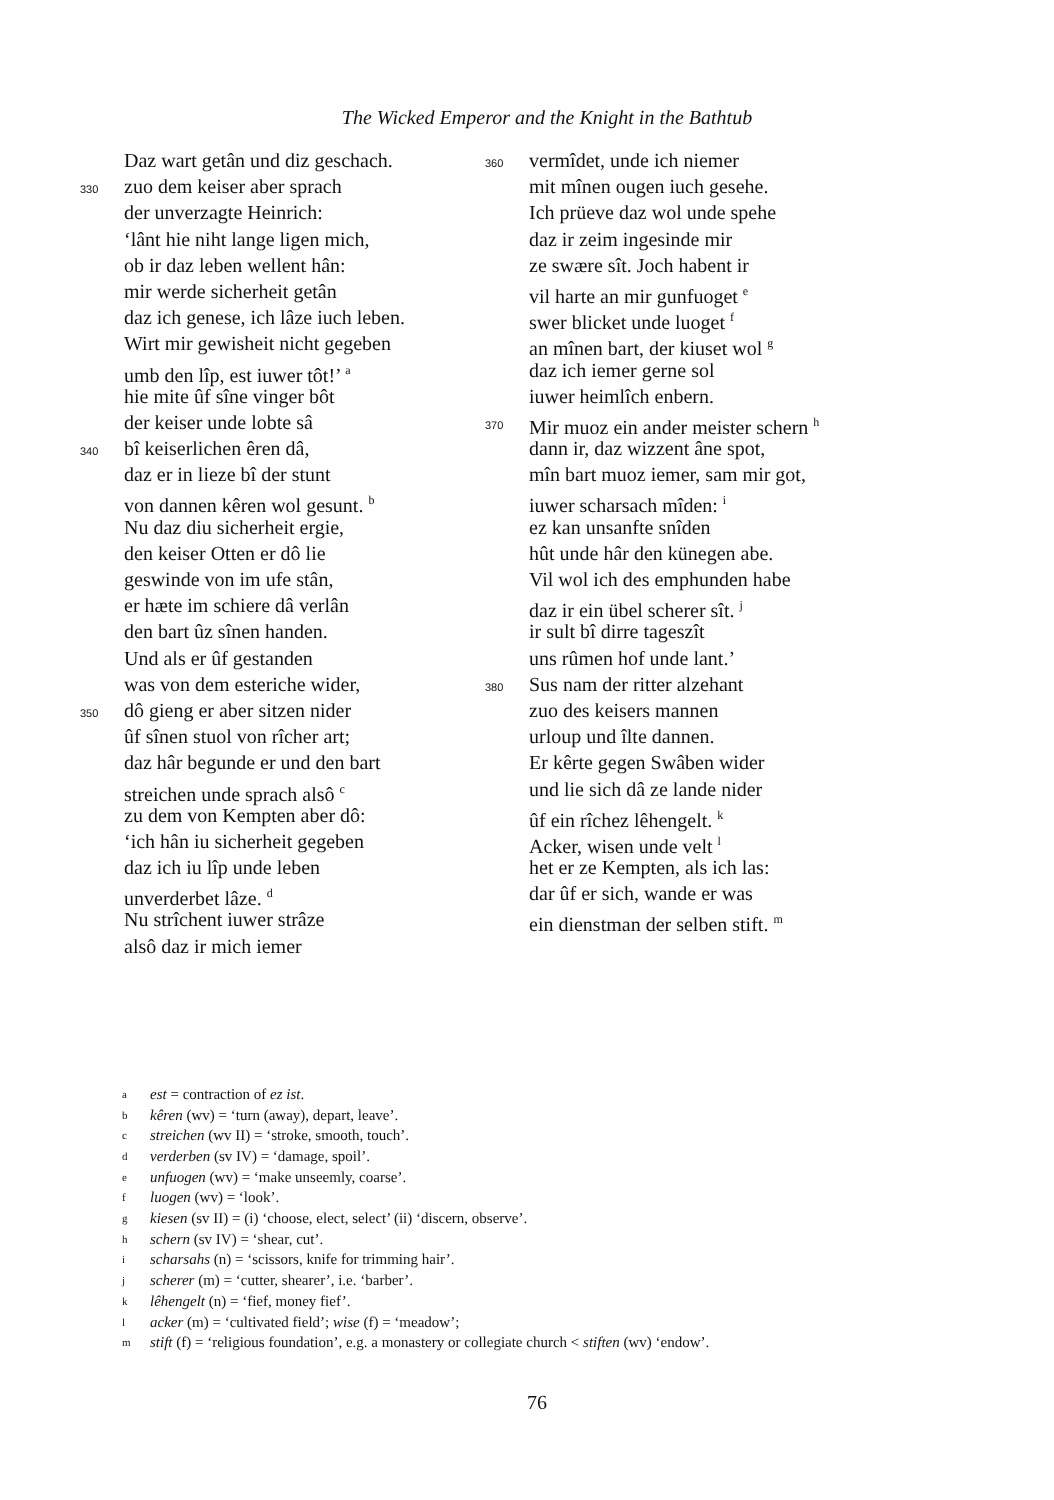The Wicked Emperor and the Knight in the Bathtub
Daz wart getân und diz geschach.
330 zuo dem keiser aber sprach
der unverzagte Heinrich:
‘lânt hie niht lange ligen mich,
ob ir daz leben wellent hân:
mir werde sicherheit getân
daz ich genese, ich lâze iuch leben.
Wirt mir gewisheit nicht gegeben
umb den lîp, est iuwer tôt!’ <sup>a</sup>
hie mite ûf sîne vinger bôt
der keiser unde lobte sâ
340 bî keiserlichen êren dâ,
daz er in lieze bî der stunt
von dannen kêren wol gesunt. <sup>b</sup>
Nu daz diu sicherheit ergie,
den keiser Otten er dô lie
geswinde von im ufe stân,
er hæte im schiere dâ verlân
den bart ûz sînen handen.
Und als er ûf gestanden
was von dem esteriche wider,
350 dô gieng er aber sitzen nider
ûf sînen stuol von rîcher art;
daz hâr begunde er und den bart
streichen unde sprach alsô <sup>c</sup>
zu dem von Kempten aber dô:
‘ich hân iu sicherheit gegeben
daz ich iu lîp unde leben
unverderbet lâze. <sup>d</sup>
Nu strîchent iuwer strâze
alsô daz ir mich iemer
360 vermîdet, unde ich niemer
mit mînen ougen iuch gesehe.
Ich prüeve daz wol unde spehe
daz ir zeim ingesinde mir
ze swære sît. Joch habent ir
vil harte an mir gunfuoget <sup>e</sup>
swer blicket unde luoget <sup>f</sup>
an mînen bart, der kiuset wol <sup>g</sup>
daz ich iemer gerne sol
iuwer heimlîch enbern.
370 Mir muoz ein ander meister schern <sup>h</sup>
dann ir, daz wizzent âne spot,
mîn bart muoz iemer, sam mir got,
iuwer scharsach mîden: <sup>i</sup>
ez kan unsanfte snîden
hût unde hâr den künegen abe.
Vil wol ich des emphunden habe
daz ir ein übel scherer sît. <sup>j</sup>
ir sult bî dirre tageszît
uns rûmen hof unde lant.’
380 Sus nam der ritter alzehant
zuo des keisers mannen
urloup und îlte dannen.
Er kêrte gegen Swâben wider
und lie sich dâ ze lande nider
ûf ein rîchez lêhengelt. <sup>k</sup>
Acker, wisen unde velt <sup>l</sup>
het er ze Kempten, als ich las:
dar ûf er sich, wande er was
ein dienstman der selben stift. <sup>m</sup>
aest = contraction of ez ist.
bkêren (wv) = ‘turn (away), depart, leave’.
cstreichen (wv II) = ‘stroke, smooth, touch’.
dverderben (sv IV) = ‘damage, spoil’.
eunfuogen (wv) = ‘make unseemly, coarse’.
fluogen (wv) = ‘look’.
gkiesen (sv II) = (i) ‘choose, elect, select’ (ii) ‘discern, observe’.
hschern (sv IV) = ‘shear, cut’.
ischarsahs (n) = ‘scissors, knife for trimming hair’.
jscherer (m) = ‘cutter, shearer’, i.e. ‘barber’.
klêhengelt (n) = ‘fief, money fief’.
lacker (m) = ‘cultivated field’; wise (f) = ‘meadow’;
mstift (f) = ‘religious foundation’, e.g. a monastery or collegiate church < stiften (wv) ‘endow’.
76